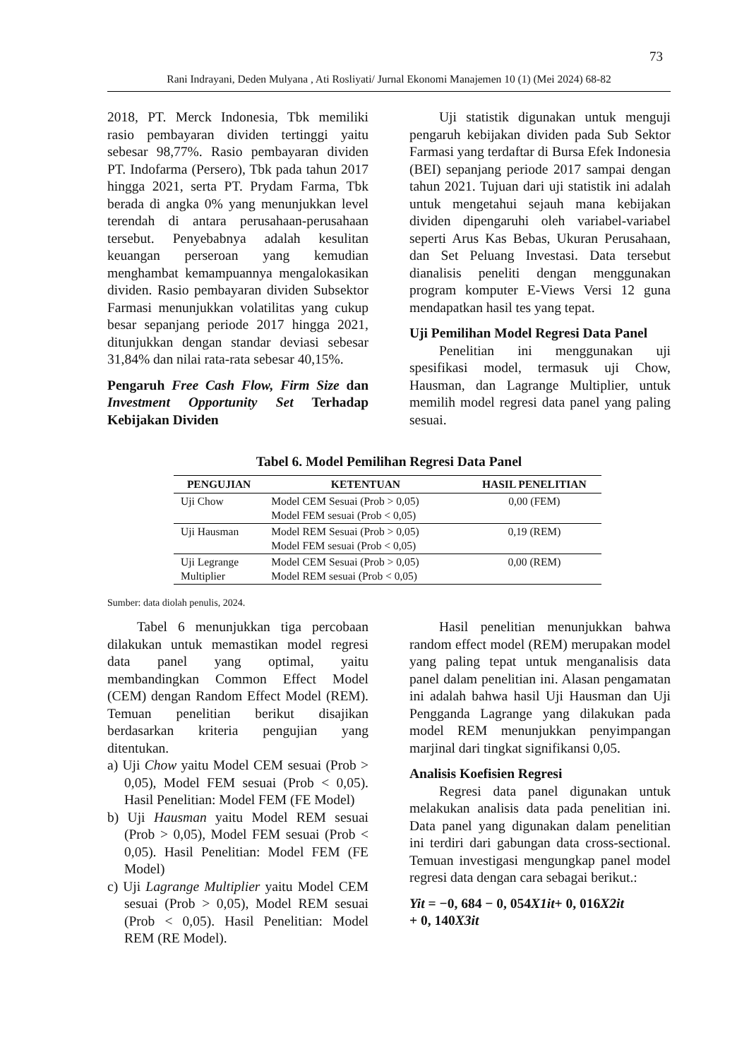73
Rani Indrayani, Deden Mulyana , Ati Rosliyati/ Jurnal Ekonomi Manajemen 10 (1) (Mei 2024) 68-82
2018, PT. Merck Indonesia, Tbk memiliki rasio pembayaran dividen tertinggi yaitu sebesar 98,77%. Rasio pembayaran dividen PT. Indofarma (Persero), Tbk pada tahun 2017 hingga 2021, serta PT. Prydam Farma, Tbk berada di angka 0% yang menunjukkan level terendah di antara perusahaan-perusahaan tersebut. Penyebabnya adalah kesulitan keuangan perseroan yang kemudian menghambat kemampuannya mengalokasikan dividen. Rasio pembayaran dividen Subsektor Farmasi menunjukkan volatilitas yang cukup besar sepanjang periode 2017 hingga 2021, ditunjukkan dengan standar deviasi sebesar 31,84% dan nilai rata-rata sebesar 40,15%.
Pengaruh Free Cash Flow, Firm Size dan Investment Opportunity Set Terhadap Kebijakan Dividen
Uji statistik digunakan untuk menguji pengaruh kebijakan dividen pada Sub Sektor Farmasi yang terdaftar di Bursa Efek Indonesia (BEI) sepanjang periode 2017 sampai dengan tahun 2021. Tujuan dari uji statistik ini adalah untuk mengetahui sejauh mana kebijakan dividen dipengaruhi oleh variabel-variabel seperti Arus Kas Bebas, Ukuran Perusahaan, dan Set Peluang Investasi. Data tersebut dianalisis peneliti dengan menggunakan program komputer E-Views Versi 12 guna mendapatkan hasil tes yang tepat.
Uji Pemilihan Model Regresi Data Panel
Penelitian ini menggunakan uji spesifikasi model, termasuk uji Chow, Hausman, dan Lagrange Multiplier, untuk memilih model regresi data panel yang paling sesuai.
Tabel 6. Model Pemilihan Regresi Data Panel
| PENGUJIAN | KETENTUAN | HASIL PENELITIAN |
| --- | --- | --- |
| Uji Chow | Model CEM Sesuai (Prob > 0,05) Model FEM sesuai (Prob < 0,05) | 0,00 (FEM) |
| Uji Hausman | Model REM Sesuai (Prob > 0,05) Model FEM sesuai (Prob < 0,05) | 0,19 (REM) |
| Uji Legrange Multiplier | Model CEM Sesuai (Prob > 0,05) Model REM sesuai (Prob < 0,05) | 0,00 (REM) |
Sumber: data diolah penulis, 2024.
Tabel 6 menunjukkan tiga percobaan dilakukan untuk memastikan model regresi data panel yang optimal, yaitu membandingkan Common Effect Model (CEM) dengan Random Effect Model (REM). Temuan penelitian berikut disajikan berdasarkan kriteria pengujian yang ditentukan.
a) Uji Chow yaitu Model CEM sesuai (Prob > 0,05), Model FEM sesuai (Prob < 0,05). Hasil Penelitian: Model FEM (FE Model)
b) Uji Hausman yaitu Model REM sesuai (Prob > 0,05), Model FEM sesuai (Prob < 0,05). Hasil Penelitian: Model FEM (FE Model)
c) Uji Lagrange Multiplier yaitu Model CEM sesuai (Prob > 0,05), Model REM sesuai (Prob < 0,05). Hasil Penelitian: Model REM (RE Model).
Hasil penelitian menunjukkan bahwa random effect model (REM) merupakan model yang paling tepat untuk menganalisis data panel dalam penelitian ini. Alasan pengamatan ini adalah bahwa hasil Uji Hausman dan Uji Pengganda Lagrange yang dilakukan pada model REM menunjukkan penyimpangan marjinal dari tingkat signifikansi 0,05.
Analisis Koefisien Regresi
Regresi data panel digunakan untuk melakukan analisis data pada penelitian ini. Data panel yang digunakan dalam penelitian ini terdiri dari gabungan data cross-sectional. Temuan investigasi mengungkap panel model regresi data dengan cara sebagai berikut.:
Yit = −0, 684 − 0, 054X1it+ 0, 016X2it
+ 0, 140X3it